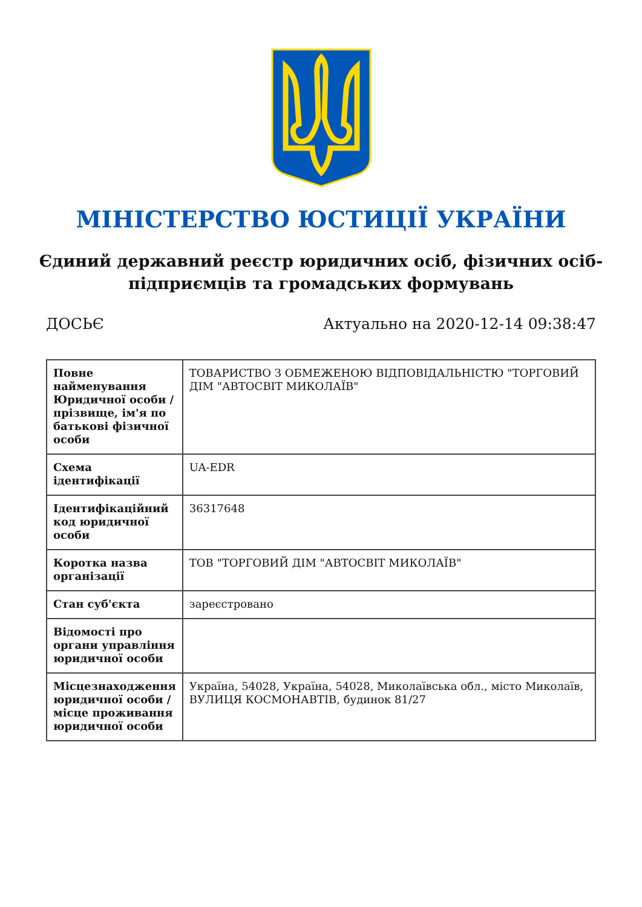МІНІСТЕРСТВО ЮСТИЦІЇ УКРАЇНИ
Єдиний державний реєстр юридичних осіб, фізичних осіб-підприємців та громадських формувань
ДОСЬЄ Актуально на 2020-12-14 09:38:47
| Повне найменування Юридичної особи / прізвище, ім'я по батькові фізичної особи | ТОВАРИСТВО З ОБМЕЖЕНОЮ ВІДПОВІДАЛЬНІСТЮ "ТОРГОВИЙ ДІМ "АВТОСВІТ МИКОЛАЇВ" |
| Схема ідентифікації | UA-EDR |
| Ідентифікаційний код юридичної особи | 36317648 |
| Коротка назва організації | ТОВ "ТОРГОВИЙ ДІМ "АВТОСВІТ МИКОЛАЇВ" |
| Стан суб'єкта | зареєстровано |
| Відомості про органи управління юридичної особи | |
| Місцезнаходження юридичної особи / місце проживання юридичної особи | Україна, 54028, Україна, 54028, Миколаївська обл., місто Миколаїв, ВУЛИЦЯ КОСМОНАВТІВ, будинок 81/27 |